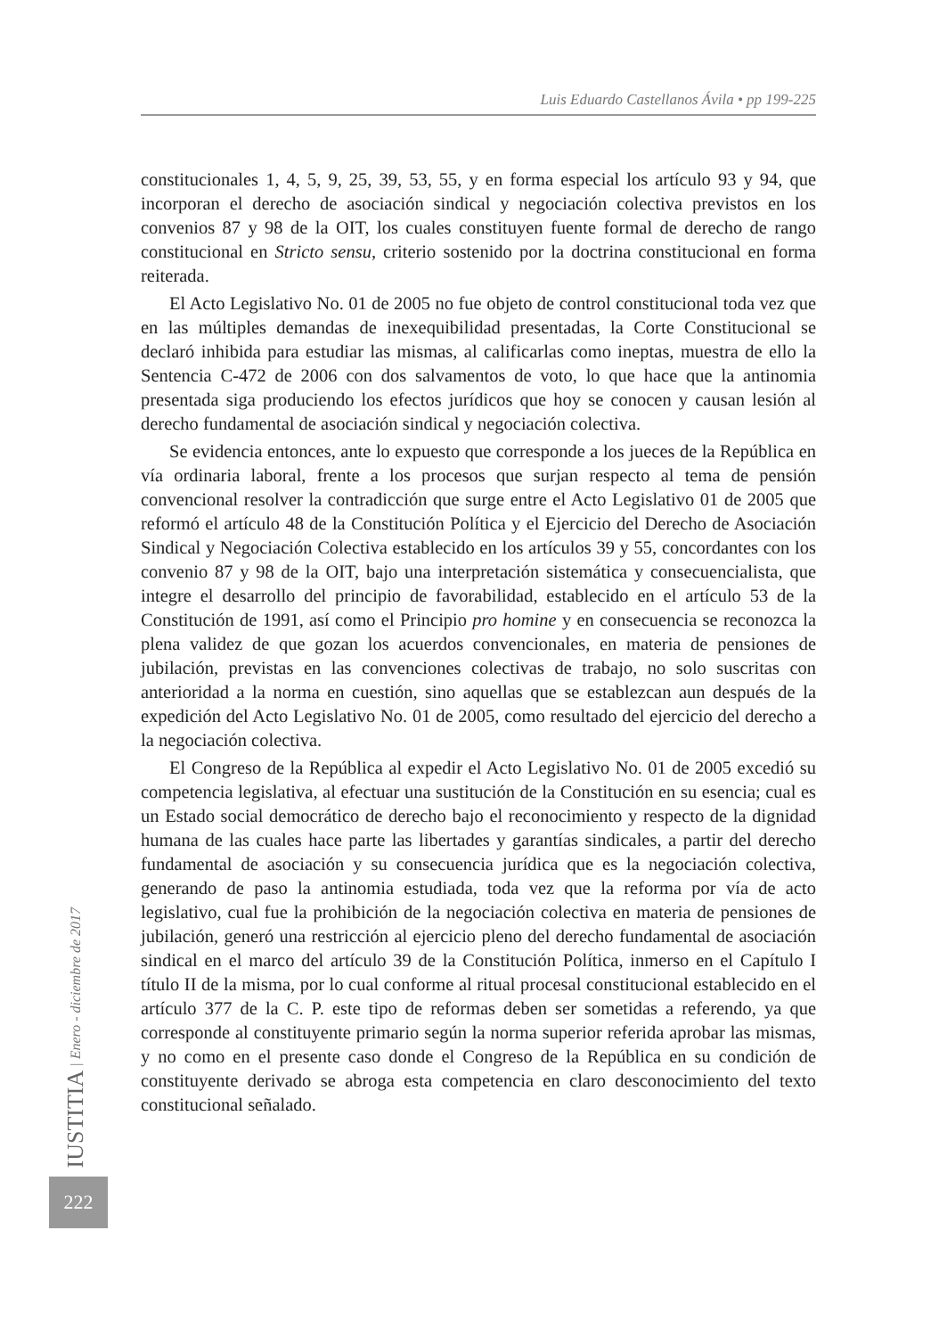Luis Eduardo Castellanos Ávila • pp 199-225
constitucionales 1, 4, 5, 9, 25, 39, 53, 55, y en forma especial los artículo 93 y 94, que incorporan el derecho de asociación sindical y negociación colectiva previstos en los convenios 87 y 98 de la OIT, los cuales constituyen fuente formal de derecho de rango constitucional en Stricto sensu, criterio sostenido por la doctrina constitucional en forma reiterada.
El Acto Legislativo No. 01 de 2005 no fue objeto de control constitucional toda vez que en las múltiples demandas de inexequibilidad presentadas, la Corte Constitucional se declaró inhibida para estudiar las mismas, al calificarlas como ineptas, muestra de ello la Sentencia C-472 de 2006 con dos salvamentos de voto, lo que hace que la antinomia presentada siga produciendo los efectos jurídicos que hoy se conocen y causan lesión al derecho fundamental de asociación sindical y negociación colectiva.
Se evidencia entonces, ante lo expuesto que corresponde a los jueces de la República en vía ordinaria laboral, frente a los procesos que surjan respecto al tema de pensión convencional resolver la contradicción que surge entre el Acto Legislativo 01 de 2005 que reformó el artículo 48 de la Constitución Política y el Ejercicio del Derecho de Asociación Sindical y Negociación Colectiva establecido en los artículos 39 y 55, concordantes con los convenio 87 y 98 de la OIT, bajo una interpretación sistemática y consecuencialista, que integre el desarrollo del principio de favorabilidad, establecido en el artículo 53 de la Constitución de 1991, así como el Principio pro homine y en consecuencia se reconozca la plena validez de que gozan los acuerdos convencionales, en materia de pensiones de jubilación, previstas en las convenciones colectivas de trabajo, no solo suscritas con anterioridad a la norma en cuestión, sino aquellas que se establezcan aun después de la expedición del Acto Legislativo No. 01 de 2005, como resultado del ejercicio del derecho a la negociación colectiva.
El Congreso de la República al expedir el Acto Legislativo No. 01 de 2005 excedió su competencia legislativa, al efectuar una sustitución de la Constitución en su esencia; cual es un Estado social democrático de derecho bajo el reconocimiento y respecto de la dignidad humana de las cuales hace parte las libertades y garantías sindicales, a partir del derecho fundamental de asociación y su consecuencia jurídica que es la negociación colectiva, generando de paso la antinomia estudiada, toda vez que la reforma por vía de acto legislativo, cual fue la prohibición de la negociación colectiva en materia de pensiones de jubilación, generó una restricción al ejercicio pleno del derecho fundamental de asociación sindical en el marco del artículo 39 de la Constitución Política, inmerso en el Capítulo I título II de la misma, por lo cual conforme al ritual procesal constitucional establecido en el artículo 377 de la C. P. este tipo de reformas deben ser sometidas a referendo, ya que corresponde al constituyente primario según la norma superior referida aprobar las mismas, y no como en el presente caso donde el Congreso de la República en su condición de constituyente derivado se abroga esta competencia en claro desconocimiento del texto constitucional señalado.
IUSTITIA | Enero - diciembre de 2017
222